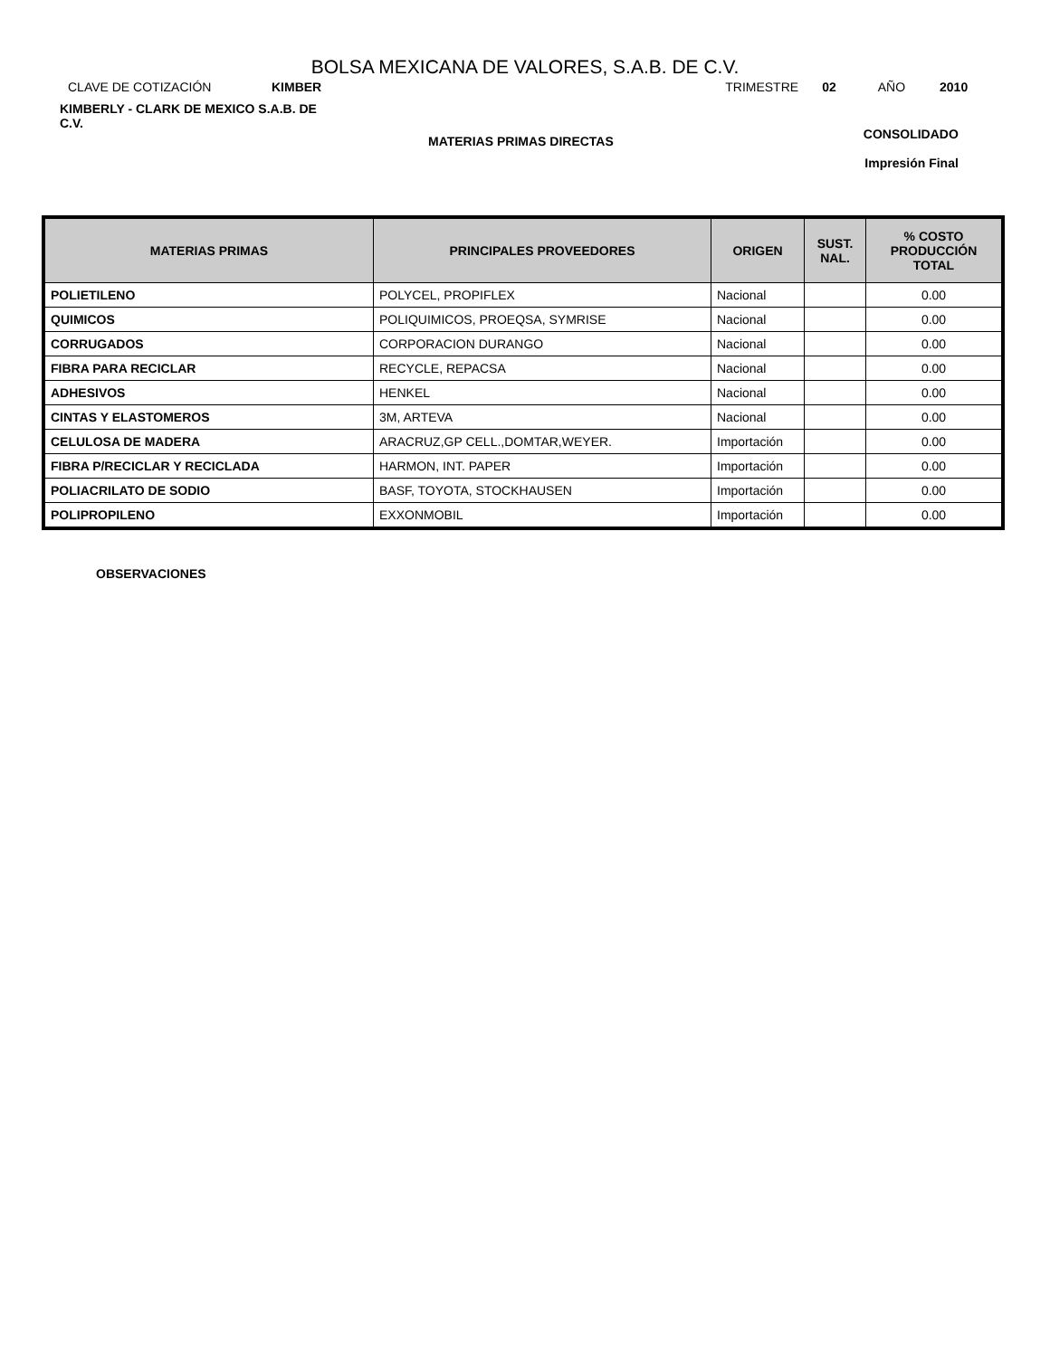BOLSA MEXICANA DE VALORES, S.A.B. DE C.V.
CLAVE DE COTIZACIÓN KIMBER TRIMESTRE 02 AÑO 2010
KIMBERLY - CLARK DE MEXICO S.A.B. DE C.V.
MATERIAS PRIMAS DIRECTAS
CONSOLIDADO
Impresión Final
| MATERIAS PRIMAS | PRINCIPALES PROVEEDORES | ORIGEN | SUST. NAL. | % COSTO PRODUCCIÓN TOTAL |
| --- | --- | --- | --- | --- |
| POLIETILENO | POLYCEL, PROPIFLEX | Nacional | | 0.00 |
| QUIMICOS | POLIQUIMICOS, PROEQSA, SYMRISE | Nacional | | 0.00 |
| CORRUGADOS | CORPORACION DURANGO | Nacional | | 0.00 |
| FIBRA PARA RECICLAR | RECYCLE, REPACSA | Nacional | | 0.00 |
| ADHESIVOS | HENKEL | Nacional | | 0.00 |
| CINTAS Y ELASTOMEROS | 3M, ARTEVA | Nacional | | 0.00 |
| CELULOSA DE MADERA | ARACRUZ,GP CELL.,DOMTAR,WEYER. | Importación | | 0.00 |
| FIBRA P/RECICLAR Y RECICLADA | HARMON, INT. PAPER | Importación | | 0.00 |
| POLIACRILATO DE SODIO | BASF, TOYOTA, STOCKHAUSEN | Importación | | 0.00 |
| POLIPROPILENO | EXXONMOBIL | Importación | | 0.00 |
OBSERVACIONES